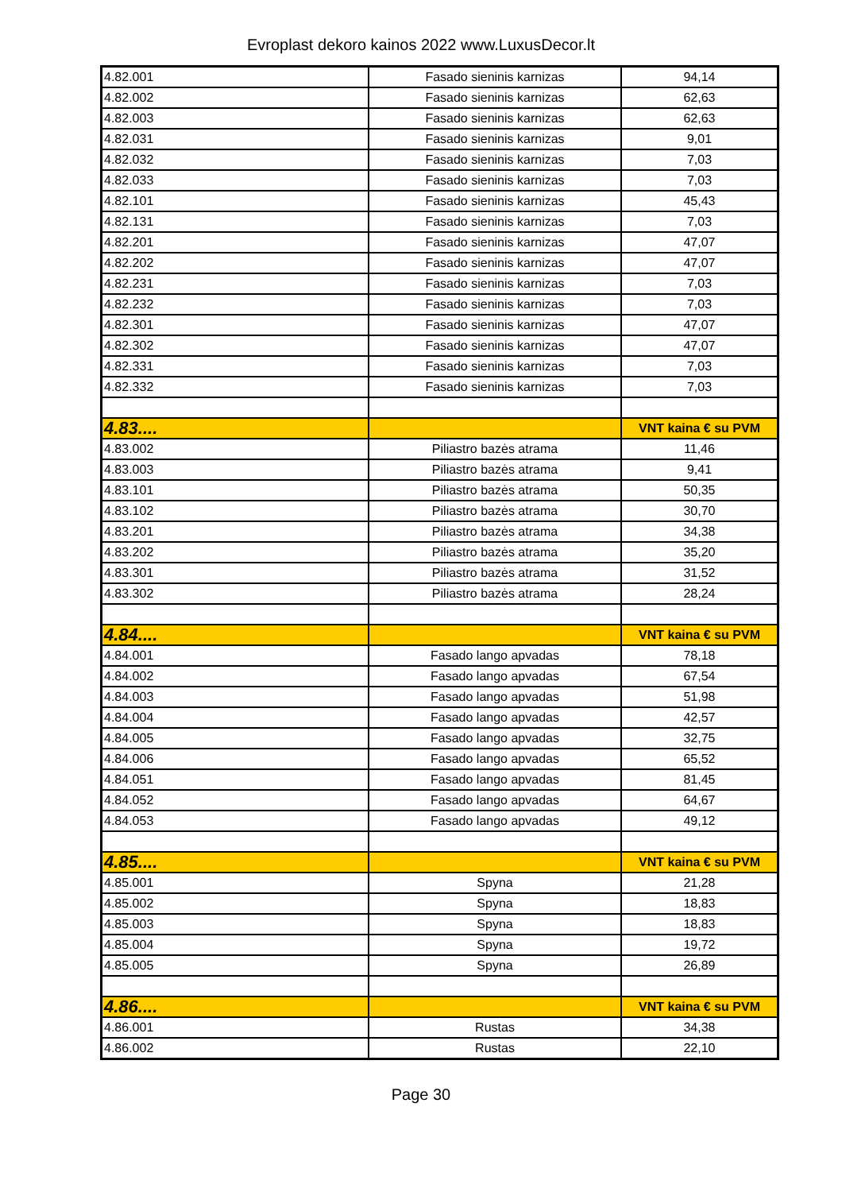Evroplast dekoro kainos 2022 www.LuxusDecor.lt
| 4.82.001 | Fasado sieninis karnizas | 94,14 |
| 4.82.002 | Fasado sieninis karnizas | 62,63 |
| 4.82.003 | Fasado sieninis karnizas | 62,63 |
| 4.82.031 | Fasado sieninis karnizas | 9,01 |
| 4.82.032 | Fasado sieninis karnizas | 7,03 |
| 4.82.033 | Fasado sieninis karnizas | 7,03 |
| 4.82.101 | Fasado sieninis karnizas | 45,43 |
| 4.82.131 | Fasado sieninis karnizas | 7,03 |
| 4.82.201 | Fasado sieninis karnizas | 47,07 |
| 4.82.202 | Fasado sieninis karnizas | 47,07 |
| 4.82.231 | Fasado sieninis karnizas | 7,03 |
| 4.82.232 | Fasado sieninis karnizas | 7,03 |
| 4.82.301 | Fasado sieninis karnizas | 47,07 |
| 4.82.302 | Fasado sieninis karnizas | 47,07 |
| 4.82.331 | Fasado sieninis karnizas | 7,03 |
| 4.82.332 | Fasado sieninis karnizas | 7,03 |
| 4.83.... | | VNT kaina € su PVM |
| 4.83.002 | Piliastro bazės atrama | 11,46 |
| 4.83.003 | Piliastro bazės atrama | 9,41 |
| 4.83.101 | Piliastro bazės atrama | 50,35 |
| 4.83.102 | Piliastro bazės atrama | 30,70 |
| 4.83.201 | Piliastro bazės atrama | 34,38 |
| 4.83.202 | Piliastro bazės atrama | 35,20 |
| 4.83.301 | Piliastro bazės atrama | 31,52 |
| 4.83.302 | Piliastro bazės atrama | 28,24 |
| 4.84.... | | VNT kaina € su PVM |
| 4.84.001 | Fasado lango apvadas | 78,18 |
| 4.84.002 | Fasado lango apvadas | 67,54 |
| 4.84.003 | Fasado lango apvadas | 51,98 |
| 4.84.004 | Fasado lango apvadas | 42,57 |
| 4.84.005 | Fasado lango apvadas | 32,75 |
| 4.84.006 | Fasado lango apvadas | 65,52 |
| 4.84.051 | Fasado lango apvadas | 81,45 |
| 4.84.052 | Fasado lango apvadas | 64,67 |
| 4.84.053 | Fasado lango apvadas | 49,12 |
| 4.85.... | | VNT kaina € su PVM |
| 4.85.001 | Spyna | 21,28 |
| 4.85.002 | Spyna | 18,83 |
| 4.85.003 | Spyna | 18,83 |
| 4.85.004 | Spyna | 19,72 |
| 4.85.005 | Spyna | 26,89 |
| 4.86.... | | VNT kaina € su PVM |
| 4.86.001 | Rustas | 34,38 |
| 4.86.002 | Rustas | 22,10 |
Page 30